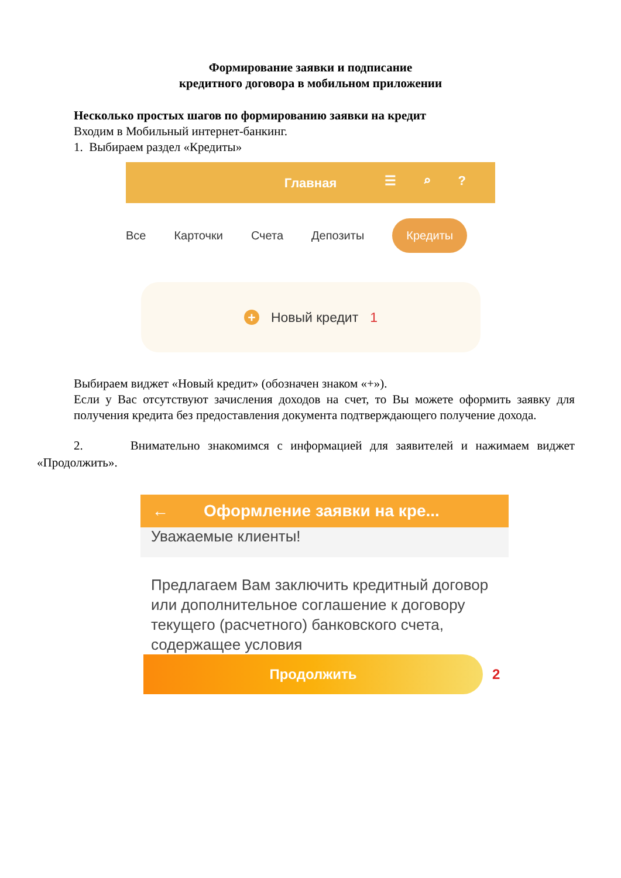Формирование заявки и подписание
кредитного договора в мобильном приложении
Несколько простых шагов по формированию заявки на кредит
Входим в Мобильный интернет-банкинг.
1. Выбираем раздел «Кредиты»
Главная
☰ ⌕ ?
Все Карточки Счета Депозиты Кредиты
+ Новый кредит 1
Выбираем виджет «Новый кредит» (обозначен знаком «+»).
Если у Вас отсутствуют зачисления доходов на счет, то Вы можете оформить заявку для получения кредита без предоставления документа подтверждающего получение дохода.
2. Внимательно знакомимся с информацией для заявителей и нажимаем виджет «Продолжить».
← Оформление заявки на кре...
Уважаемые клиенты!
Предлагаем Вам заключить кредитный договор или дополнительное соглашение к договору текущего (расчетного) банковского счета, содержащее условия
Продолжить
2